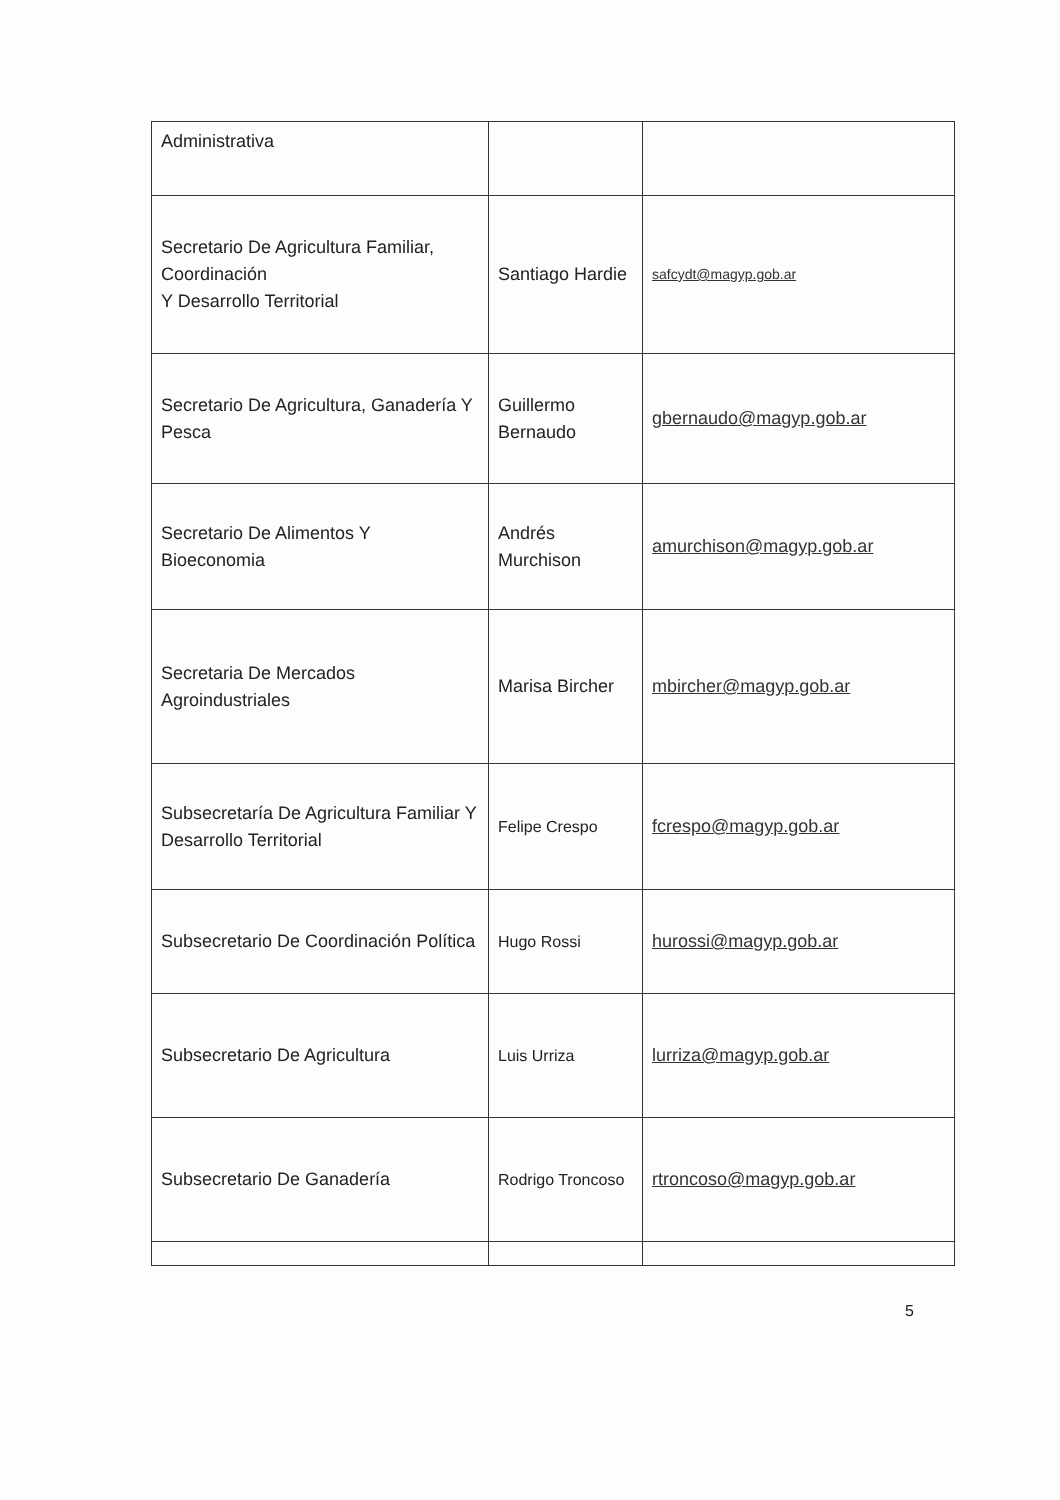| Administrativa | | |
| Secretario De Agricultura Familiar, Coordinación Y Desarrollo Territorial | Santiago Hardie | safcydt@magyp.gob.ar |
| Secretario De Agricultura, Ganadería Y Pesca | Guillermo Bernaudo | gbernaudo@magyp.gob.ar |
| Secretario De Alimentos Y Bioeconomia | Andrés Murchison | amurchison@magyp.gob.ar |
| Secretaria De Mercados Agroindustriales | Marisa Bircher | mbircher@magyp.gob.ar |
| Subsecretaría De Agricultura Familiar Y Desarrollo Territorial | Felipe Crespo | fcrespo@magyp.gob.ar |
| Subsecretario De Coordinación Política | Hugo Rossi | hurossi@magyp.gob.ar |
| Subsecretario De Agricultura | Luis Urriza | lurriza@magyp.gob.ar |
| Subsecretario De Ganadería | Rodrigo Troncoso | rtroncoso@magyp.gob.ar |
5